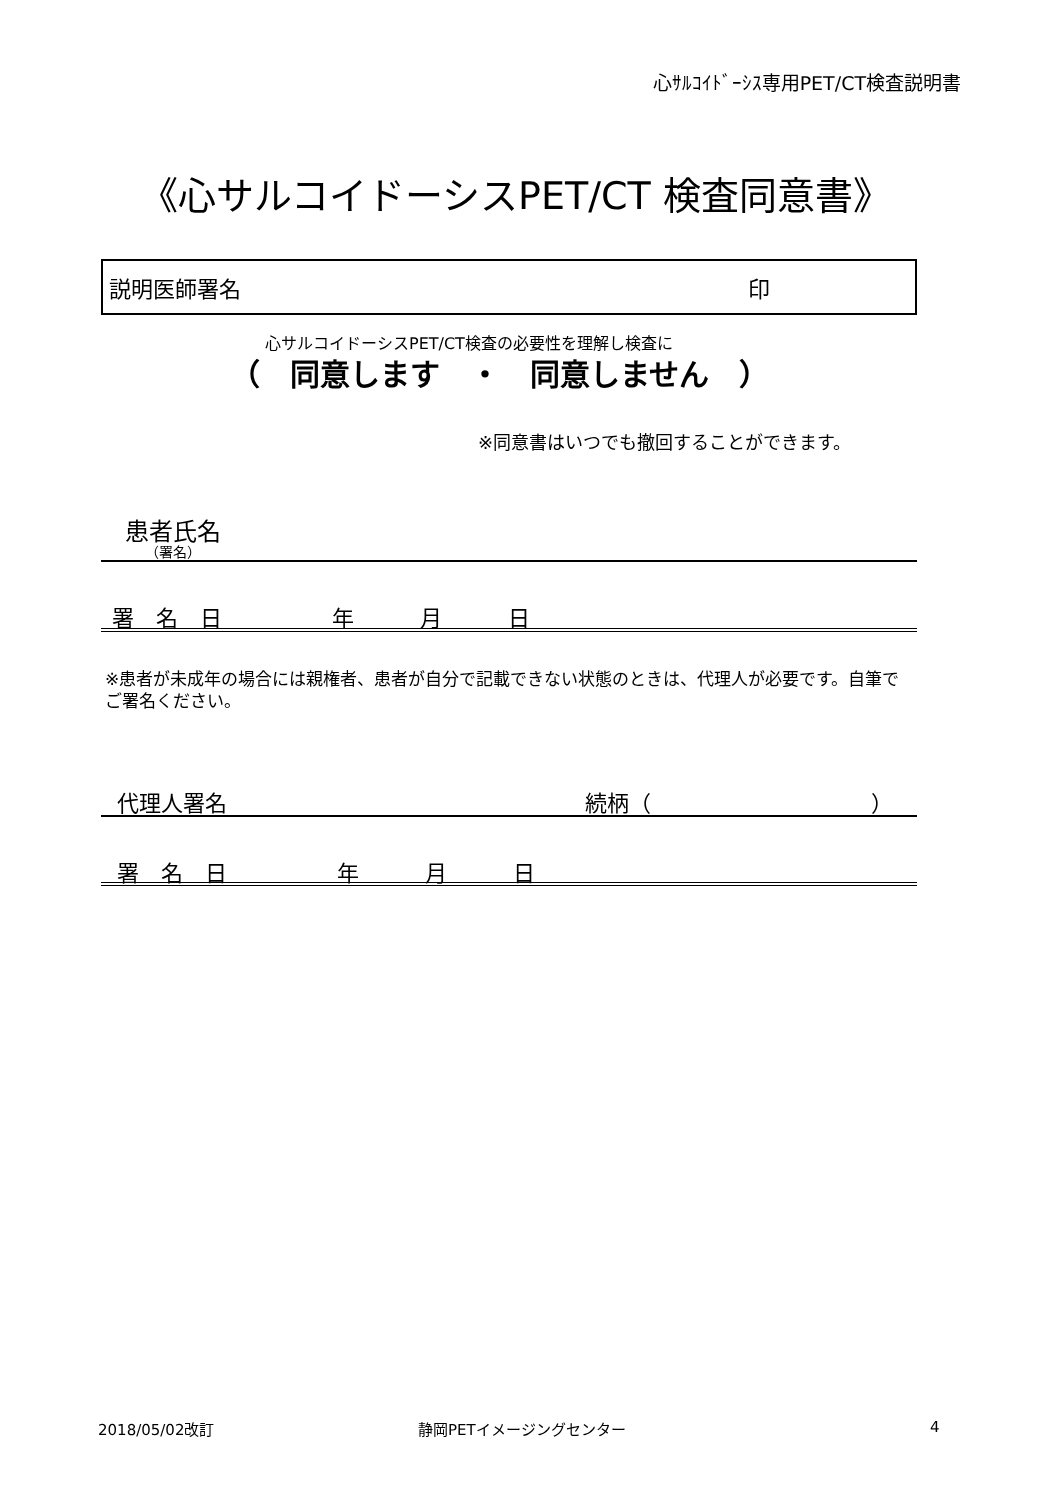心ｻﾙｺｲﾄﾞｰｼｽ専用PET/CT検査説明書
《心サルコイドーシスPET/CT 検査同意書》
説明医師署名 印
心サルコイドーシスPET/CT検査の必要性を理解し検査に
（　同意します　・　同意しません　）
※同意書はいつでも撤回することができます。
患者氏名
（署名）
署　名　日　　　　　年　　　月　　　日
※患者が未成年の場合には親権者、患者が自分で記載できない状態のときは、代理人が必要です。自筆でご署名ください。
代理人署名
続柄（　　　　　　　　　　）
署　名　日　　　　　年　　　月　　　日
2018/05/02改訂 静岡PETイメージングセンター 4